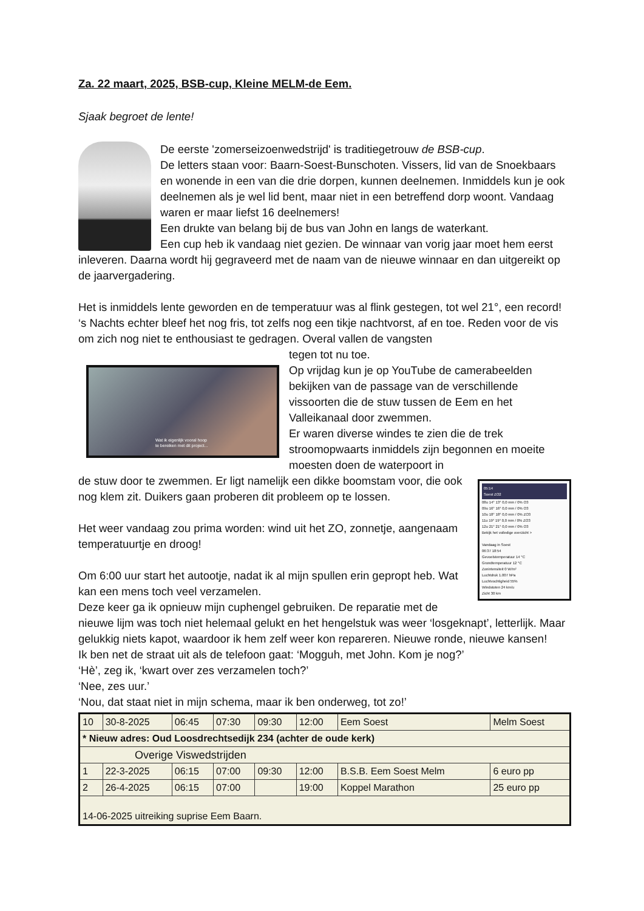Za. 22 maart, 2025, BSB-cup, Kleine MELM-de Eem.
Sjaak begroet de lente!
De eerste 'zomerseizoenwedstrijd' is traditiegetrouw de BSB-cup.
De letters staan voor: Baarn-Soest-Bunschoten. Vissers, lid van de Snoekbaars en wonende in een van die drie dorpen, kunnen deelnemen. Inmiddels kun je ook deelnemen als je wel lid bent, maar niet in een betreffend dorp woont. Vandaag waren er maar liefst 16 deelnemers!
Een drukte van belang bij de bus van John en langs de waterkant.
Een cup heb ik vandaag niet gezien. De winnaar van vorig jaar moet hem eerst inleveren. Daarna wordt hij gegraveerd met de naam van de nieuwe winnaar en dan uitgereikt op de jaarvergadering.
Het is inmiddels lente geworden en de temperatuur was al flink gestegen, tot wel 21°, een record! ‘s Nachts echter bleef het nog fris, tot zelfs nog een tikje nachtvorst, af en toe. Reden voor de vis om zich nog niet te enthousiast te gedragen. Overal vallen de vangsten
Wat ik eigenlijk vooral hoop
te bereiken met dit project...
tegen tot nu toe.
Op vrijdag kun je op YouTube de camerabeelden bekijken van de passage van de verschillende vissoorten die de stuw tussen de Eem en het Valleikanaal door zwemmen.
Er waren diverse windes te zien die de trek stroomopwaarts inmiddels zijn begonnen en moeite moesten doen de waterpoort in
05:14
Soest ZO2
08u 14° 13° 0,0 mm / 0% O3
09u 16° 16° 0,0 mm / 0% O3
10u 18° 18° 0,0 mm / 0% ZO3
11u 19° 19° 0,0 mm / 0% ZO3
12u 21° 21° 0,0 mm / 0% O3
Bekijk het volledige overzicht >
Vandaag in Soest
06:37 18:54
Gevoelstemperatuur 14 °C
Grondtemperatuur 12 °C
Zonintensiteit 0 W/m²
Luchtdruk 1.007 hPa
Luchtvochtigheid 55%
Windstoten 24 km/u
Zicht 30 km
de stuw door te zwemmen. Er ligt namelijk een dikke boomstam voor, die ook nog klem zit. Duikers gaan proberen dit probleem op te lossen.
Het weer vandaag zou prima worden: wind uit het ZO, zonnetje, aangenaam temperatuurtje en droog!
Om 6:00 uur start het autootje, nadat ik al mijn spullen erin gepropt heb. Wat kan een mens toch veel verzamelen.
Deze keer ga ik opnieuw mijn cuphengel gebruiken. De reparatie met de nieuwe lijm was toch niet helemaal gelukt en het hengelstuk was weer ‘losgeknapt’, letterlijk. Maar gelukkig niets kapot, waardoor ik hem zelf weer kon repareren. Nieuwe ronde, nieuwe kansen!
Ik ben net de straat uit als de telefoon gaat: ‘Mogguh, met John. Kom je nog?’
‘Hè’, zeg ik, ‘kwart over zes verzamelen toch?’
‘Nee, zes uur.’
‘Nou, dat staat niet in mijn schema, maar ik ben onderweg, tot zo!’
| 10 | 30-8-2025 | 06:45 | 07:30 | 09:30 | 12:00 | Eem Soest | Melm Soest |
| * Nieuw adres: Oud Loosdrechtsedijk 234 (achter de oude kerk) | | | | | | | |
| Overige Viswedstrijden | | | | | | | |
| 1 | 22-3-2025 | 06:15 | 07:00 | 09:30 | 12:00 | B.S.B. Eem Soest Melm | 6 euro pp |
| 2 | 26-4-2025 | 06:15 | 07:00 | | 19:00 | Koppel Marathon | 25 euro pp |
| 14-06-2025 uitreiking suprise Eem Baarn. | | | | | | | |